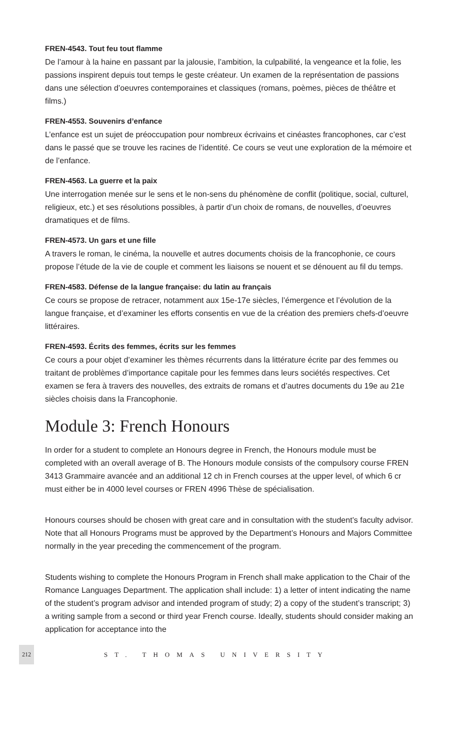FREN-4543. Tout feu tout flamme
De l’amour à la haine en passant par la jalousie, l’ambition, la culpabilité, la vengeance et la folie, les passions inspirent depuis tout temps le geste créateur. Un examen de la représentation de passions dans une sélection d’oeuvres contemporaines et classiques (romans, poèmes, pièces de théâtre et films.)
FREN-4553. Souvenirs d’enfance
L’enfance est un sujet de préoccupation pour nombreux écrivains et cinéastes francophones, car c’est dans le passé que se trouve les racines de l’identité. Ce cours se veut une exploration de la mémoire et de l’enfance.
FREN-4563. La guerre et la paix
Une interrogation menée sur le sens et le non-sens du phénomène de conflit (politique, social, culturel, religieux, etc.) et ses résolutions possibles, à partir d’un choix de romans, de nouvelles, d’oeuvres dramatiques et de films.
FREN-4573. Un gars et une fille
A travers le roman, le cinéma, la nouvelle et autres documents choisis de la francophonie, ce cours propose l’étude de la vie de couple et comment les liaisons se nouent et se dénouent au fil du temps.
FREN-4583. Défense de la langue française: du latin au français
Ce cours se propose de retracer, notamment aux 15e-17e siècles, l’émergence et l’évolution de la langue française, et d’examiner les efforts consentis en vue de la création des premiers chefs-d’oeuvre littéraires.
FREN-4593. Écrits des femmes, écrits sur les femmes
Ce cours a pour objet d’examiner les thèmes récurrents dans la littérature écrite par des femmes ou traitant de problèmes d’importance capitale pour les femmes dans leurs sociétés respectives. Cet examen se fera à travers des nouvelles, des extraits de romans et d’autres documents du 19e au 21e siècles choisis dans la Francophonie.
Module 3: French Honours
In order for a student to complete an Honours degree in French, the Honours module must be completed with an overall average of B. The Honours module consists of the compulsory course FREN 3413 Grammaire avancée and an additional 12 ch in French courses at the upper level, of which 6 cr must either be in 4000 level courses or FREN 4996 Thèse de spécialisation.
Honours courses should be chosen with great care and in consultation with the student’s faculty advisor. Note that all Honours Programs must be approved by the Department’s Honours and Majors Committee normally in the year preceding the commencement of the program.
Students wishing to complete the Honours Program in French shall make application to the Chair of the Romance Languages Department. The application shall include: 1) a letter of intent indicating the name of the student’s program advisor and intended program of study; 2) a copy of the student’s transcript; 3) a writing sample from a second or third year French course. Ideally, students should consider making an application for acceptance into the
212 ST. THOMAS UNIVERSITY